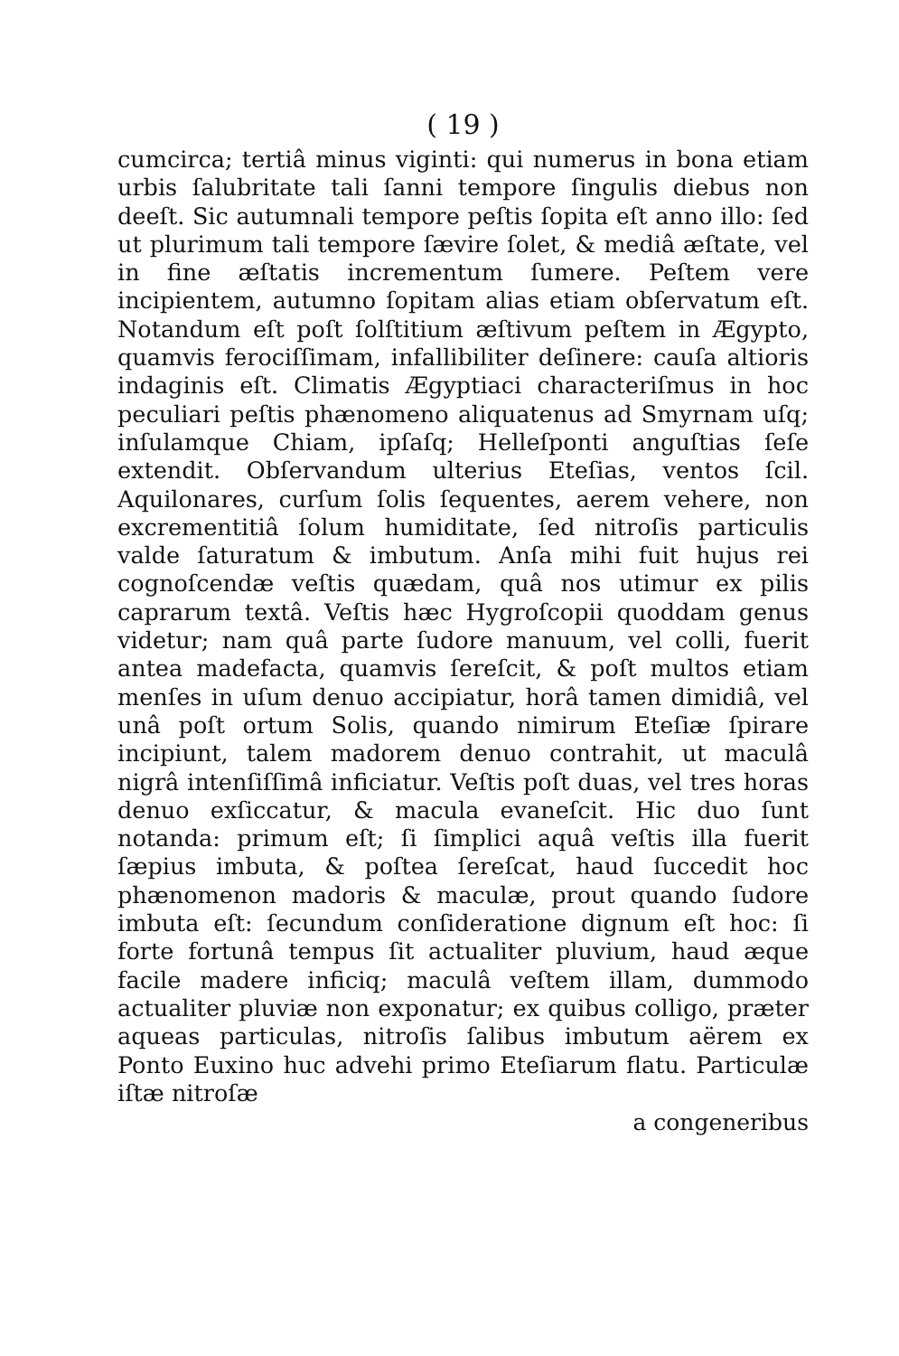( 19 )
cumcirca; tertiâ minus viginti: qui numerus in bona etiam urbis ſalubritate tali ſanni tempore ſingulis diebus non deeſt. Sic autumnali tempore peſtis ſopita eſt anno illo: ſed ut plurimum tali tempore ſævire ſolet, & mediâ æſtate, vel in fine æſtatis incrementum ſumere. Peſtem vere incipientem, autumno ſopitam alias etiam obſervatum eſt. Notandum eſt poſt ſolſtitium æſtivum peſtem in Ægypto, quamvis ferociſſimam, infallibiliter deſinere: cauſa altioris indaginis eſt. Climatis Ægyptiaci characteriſmus in hoc peculiari peſtis phænomeno aliquatenus ad Smyrnam uſq; inſulamque Chiam, ipſaſq; Helleſponti anguſtias ſeſe extendit. Obſervandum ulterius Eteſias, ventos ſcil. Aquilonares, curſum ſolis ſequentes, aerem vehere, non excrementitiâ ſolum humiditate, ſed nitroſis particulis valde ſaturatum & imbutum. Anſa mihi fuit hujus rei cognoſcendæ veſtis quædam, quâ nos utimur ex pilis caprarum textâ. Veſtis hæc Hygroſcopii quoddam genus videtur; nam quâ parte ſudore manuum, vel colli, fuerit antea madefacta, quamvis ſereſcit, & poſt multos etiam menſes in uſum denuo accipiatur, horâ tamen dimidiâ, vel unâ poſt ortum Solis, quando nimirum Eteſiæ ſpirare incipiunt, talem madorem denuo contrahit, ut maculâ nigrâ intenſiſſimâ inficiatur. Veſtis poſt duas, vel tres horas denuo exſiccatur, & macula evaneſcit. Hic duo ſunt notanda: primum eſt; ſi ſimplici aquâ veſtis illa fuerit ſæpius imbuta, & poſtea ſereſcat, haud ſuccedit hoc phænomenon madoris & maculæ, prout quando ſudore imbuta eſt: ſecundum conſideratione dignum eſt hoc: ſi forte fortunâ tempus ſit actualiter pluvium, haud æque facile madere inficiq; maculâ veſtem illam, dummodo actualiter pluviæ non exponatur; ex quibus colligo, præter aqueas particulas, nitroſis ſalibus imbutum aërem ex Ponto Euxino huc advehi primo Eteſiarum flatu. Particulæ iſtæ nitroſæ
a congeneribus